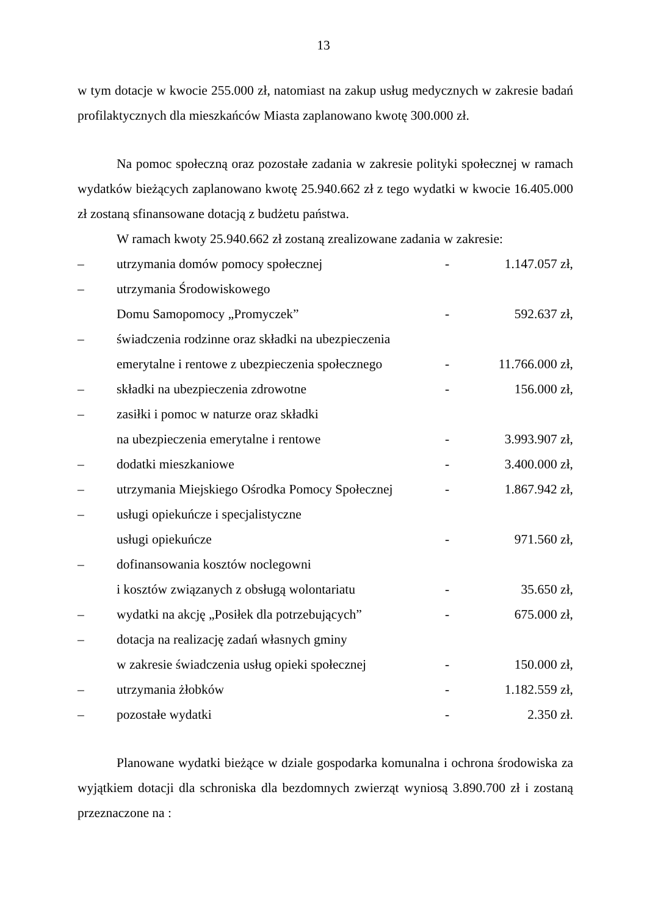13
w tym dotacje w kwocie 255.000 zł, natomiast na zakup usług medycznych w zakresie badań profilaktycznych dla mieszkańców Miasta zaplanowano kwotę 300.000 zł.
Na pomoc społeczną oraz pozostałe zadania w zakresie polityki społecznej w ramach wydatków bieżących zaplanowano kwotę 25.940.662 zł z tego wydatki w kwocie 16.405.000 zł zostaną sfinansowane dotacją z budżetu państwa.
W ramach kwoty 25.940.662 zł zostaną zrealizowane zadania w zakresie:
| – | utrzymania domów pomocy społecznej | - | 1.147.057 zł, |
| – | utrzymania Środowiskowego | | |
| | Domu Samopomocy „Promyczek” | - | 592.637 zł, |
| – | świadczenia rodzinne oraz składki na ubezpieczenia | | |
| | emerytalne i rentowe z ubezpieczenia społecznego | - | 11.766.000 zł, |
| – | składki na ubezpieczenia zdrowotne | - | 156.000 zł, |
| – | zasiłki i pomoc w naturze oraz składki | | |
| | na ubezpieczenia emerytalne i rentowe | - | 3.993.907 zł, |
| – | dodatki mieszkaniowe | - | 3.400.000 zł, |
| – | utrzymania Miejskiego Ośrodka Pomocy Społecznej | - | 1.867.942 zł, |
| – | usługi opiekuńcze i specjalistyczne | | |
| | usługi opiekuńcze | - | 971.560 zł, |
| – | dofinansowania kosztów noclegowni | | |
| | i kosztów związanych z obsługą wolontariatu | - | 35.650 zł, |
| – | wydatki na akcję „Posiłek dla potrzebujących” | - | 675.000 zł, |
| – | dotacja na realizację zadań własnych gminy | | |
| | w zakresie świadczenia usług opieki społecznej | - | 150.000 zł, |
| – | utrzymania żłobków | - | 1.182.559 zł, |
| – | pozostałe wydatki | - | 2.350 zł. |
Planowane wydatki bieżące w dziale gospodarka komunalna i ochrona środowiska za wyjątkiem dotacji dla schroniska dla bezdomnych zwierząt wyniosą 3.890.700 zł i zostaną przeznaczone na :